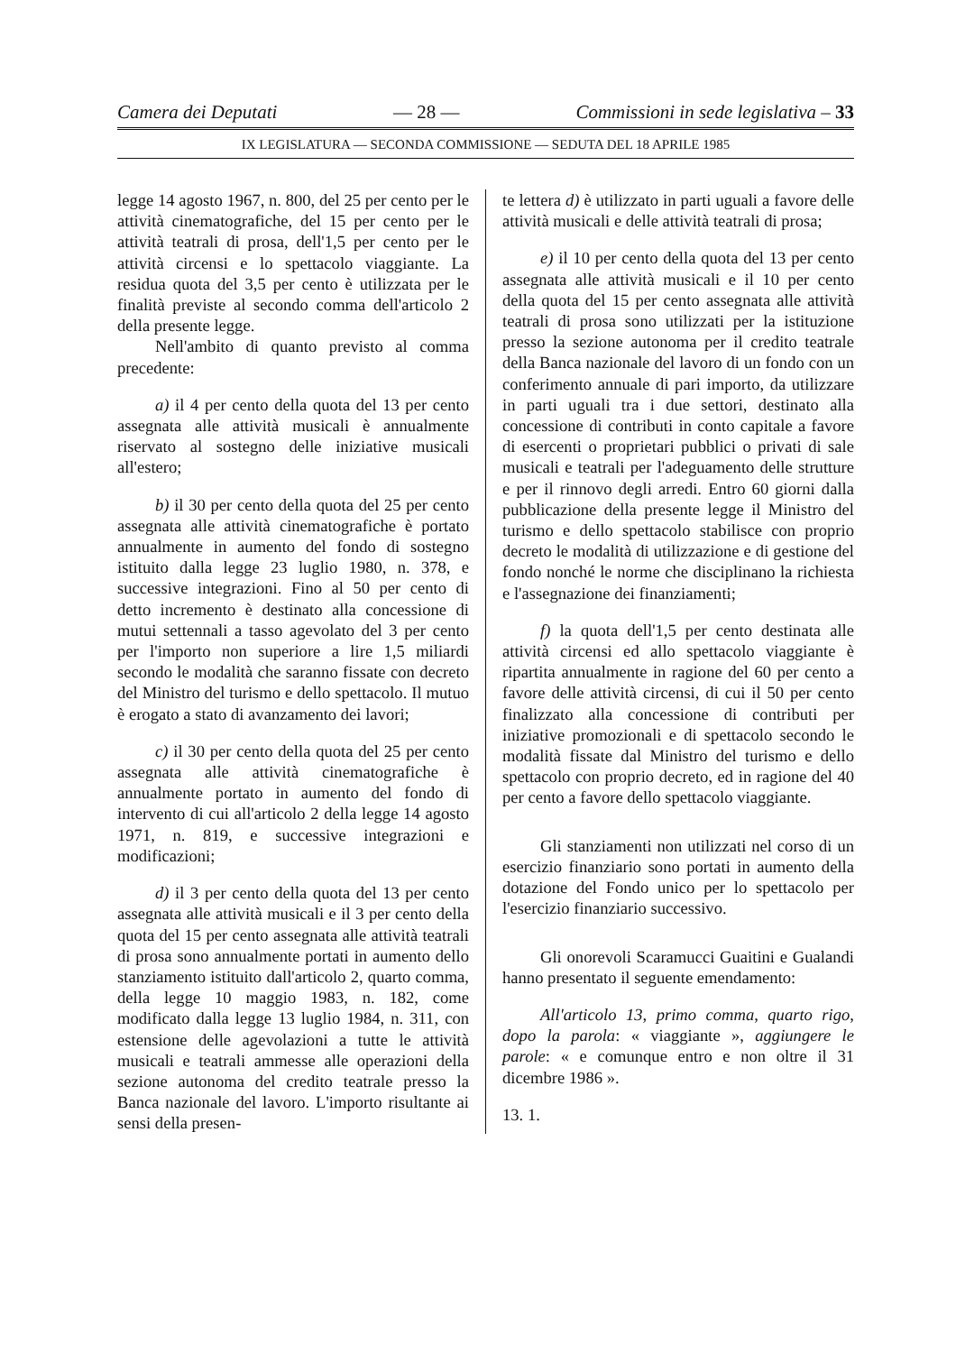Camera dei Deputati — 28 — Commissioni in sede legislativa – 33
IX LEGISLATURA — SECONDA COMMISSIONE — SEDUTA DEL 18 APRILE 1985
legge 14 agosto 1967, n. 800, del 25 per cento per le attività cinematografiche, del 15 per cento per le attività teatrali di prosa, dell'1,5 per cento per le attività circensi e lo spettacolo viaggiante. La residua quota del 3,5 per cento è utilizzata per le finalità previste al secondo comma dell'articolo 2 della presente legge.
Nell'ambito di quanto previsto al comma precedente:
a) il 4 per cento della quota del 13 per cento assegnata alle attività musicali è annualmente riservato al sostegno delle iniziative musicali all'estero;
b) il 30 per cento della quota del 25 per cento assegnata alle attività cinematografiche è portato annualmente in aumento del fondo di sostegno istituito dalla legge 23 luglio 1980, n. 378, e successive integrazioni. Fino al 50 per cento di detto incremento è destinato alla concessione di mutui settennali a tasso agevolato del 3 per cento per l'importo non superiore a lire 1,5 miliardi secondo le modalità che saranno fissate con decreto del Ministro del turismo e dello spettacolo. Il mutuo è erogato a stato di avanzamento dei lavori;
c) il 30 per cento della quota del 25 per cento assegnata alle attività cinematografiche è annualmente portato in aumento del fondo di intervento di cui all'articolo 2 della legge 14 agosto 1971, n. 819, e successive integrazioni e modificazioni;
d) il 3 per cento della quota del 13 per cento assegnata alle attività musicali e il 3 per cento della quota del 15 per cento assegnata alle attività teatrali di prosa sono annualmente portati in aumento dello stanziamento istituito dall'articolo 2, quarto comma, della legge 10 maggio 1983, n. 182, come modificato dalla legge 13 luglio 1984, n. 311, con estensione delle agevolazioni a tutte le attività musicali e teatrali ammesse alle operazioni della sezione autonoma del credito teatrale presso la Banca nazionale del lavoro. L'importo risultante ai sensi della presen-
te lettera d) è utilizzato in parti uguali a favore delle attività musicali e delle attività teatrali di prosa;
e) il 10 per cento della quota del 13 per cento assegnata alle attività musicali e il 10 per cento della quota del 15 per cento assegnata alle attività teatrali di prosa sono utilizzati per la istituzione presso la sezione autonoma per il credito teatrale della Banca nazionale del lavoro di un fondo con un conferimento annuale di pari importo, da utilizzare in parti uguali tra i due settori, destinato alla concessione di contributi in conto capitale a favore di esercenti o proprietari pubblici o privati di sale musicali e teatrali per l'adeguamento delle strutture e per il rinnovo degli arredi. Entro 60 giorni dalla pubblicazione della presente legge il Ministro del turismo e dello spettacolo stabilisce con proprio decreto le modalità di utilizzazione e di gestione del fondo nonché le norme che disciplinano la richiesta e l'assegnazione dei finanziamenti;
f) la quota dell'1,5 per cento destinata alle attività circensi ed allo spettacolo viaggiante è ripartita annualmente in ragione del 60 per cento a favore delle attività circensi, di cui il 50 per cento finalizzato alla concessione di contributi per iniziative promozionali e di spettacolo secondo le modalità fissate dal Ministro del turismo e dello spettacolo con proprio decreto, ed in ragione del 40 per cento a favore dello spettacolo viaggiante.
Gli stanziamenti non utilizzati nel corso di un esercizio finanziario sono portati in aumento della dotazione del Fondo unico per lo spettacolo per l'esercizio finanziario successivo.
Gli onorevoli Scaramucci Guaitini e Gualandi hanno presentato il seguente emendamento:
All'articolo 13, primo comma, quarto rigo, dopo la parola: « viaggiante », aggiungere le parole: « e comunque entro e non oltre il 31 dicembre 1986 ».
13. 1.